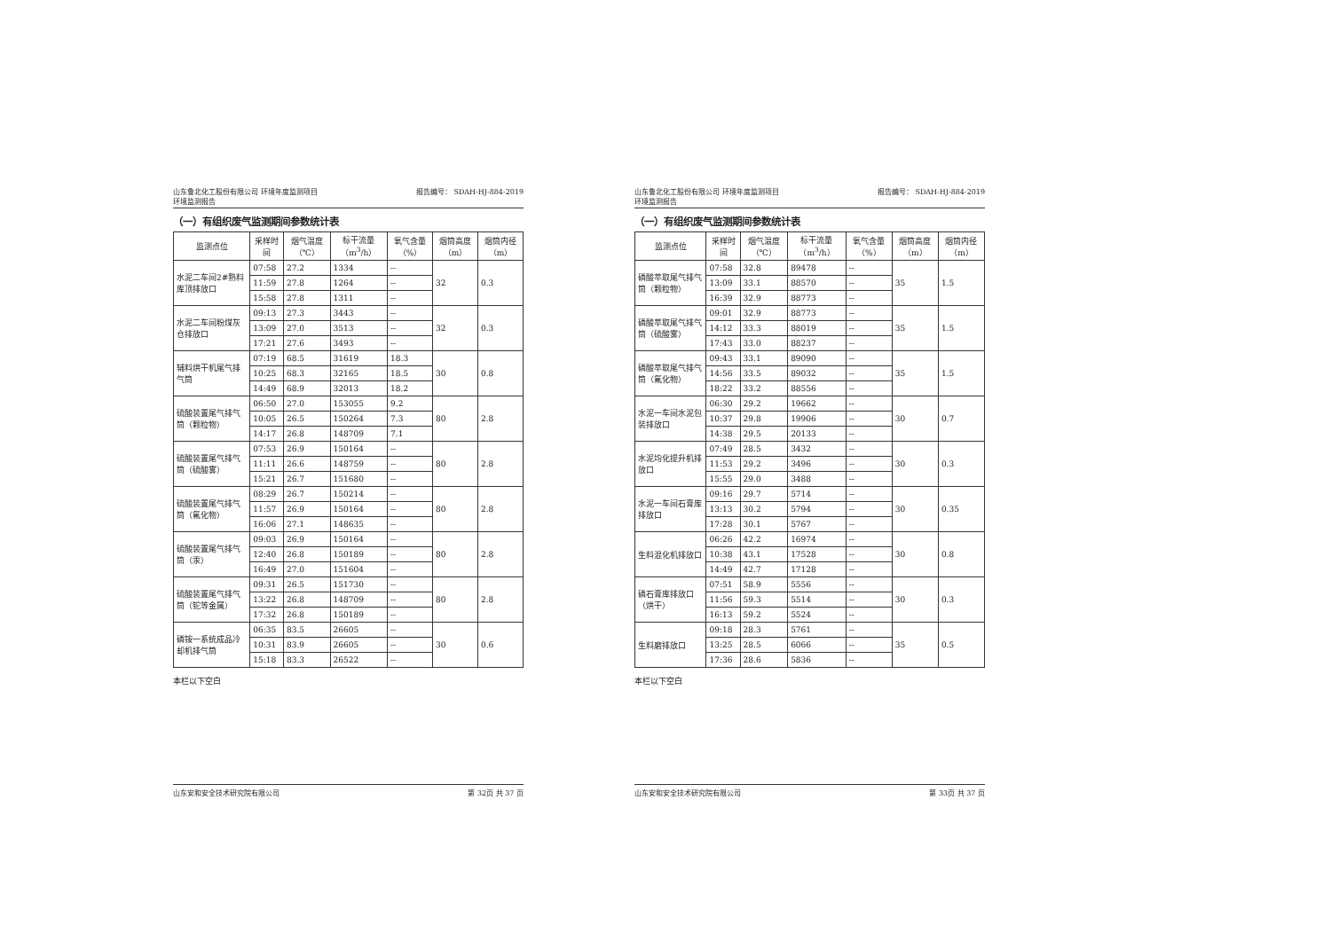山东鲁北化工股份有限公司 环境年度监测项目
环境监测报告 报告编号： SDAH-HJ-884-2019
（一）有组织废气监测期间参数统计表
| 监测点位 | 采样时间 | 烟气温度（℃） | 标干流量（m<sup>3</sup>/h） | 氧气含量（%） | 烟筒高度（m） | 烟筒内径（m） |
| --- | --- | --- | --- | --- | --- | --- |
| 水泥二车间2#熟料库顶排放口 | 07:58 | 27.2 | 1334 | -- | 32 | 0.3 |
| | 11:59 | 27.8 | 1264 | -- | | |
| | 15:58 | 27.8 | 1311 | -- | | |
| 水泥二车间粉煤灰仓排放口 | 09:13 | 27.3 | 3443 | -- | 32 | 0.3 |
| | 13:09 | 27.0 | 3513 | -- | | |
| | 17:21 | 27.6 | 3493 | -- | | |
| 辅料烘干机尾气排气筒 | 07:19 | 68.5 | 31619 | 18.3 | 30 | 0.8 |
| | 10:25 | 68.3 | 32165 | 18.5 | | |
| | 14:49 | 68.9 | 32013 | 18.2 | | |
| 硫酸装置尾气排气筒（颗粒物） | 06:50 | 27.0 | 153055 | 9.2 | 80 | 2.8 |
| | 10:05 | 26.5 | 150264 | 7.3 | | |
| | 14:17 | 26.8 | 148709 | 7.1 | | |
| 硫酸装置尾气排气筒（硫酸雾） | 07:53 | 26.9 | 150164 | -- | 80 | 2.8 |
| | 11:11 | 26.6 | 148759 | -- | | |
| | 15:21 | 26.7 | 151680 | -- | | |
| 硫酸装置尾气排气筒（氟化物） | 08:29 | 26.7 | 150214 | -- | 80 | 2.8 |
| | 11:57 | 26.9 | 150164 | -- | | |
| | 16:06 | 27.1 | 148635 | -- | | |
| 硫酸装置尾气排气筒（汞） | 09:03 | 26.9 | 150164 | -- | 80 | 2.8 |
| | 12:40 | 26.8 | 150189 | -- | | |
| | 16:49 | 27.0 | 151604 | -- | | |
| 硫酸装置尾气排气筒（铊等金属） | 09:31 | 26.5 | 151730 | -- | 80 | 2.8 |
| | 13:22 | 26.8 | 148709 | -- | | |
| | 17:32 | 26.8 | 150189 | -- | | |
| 磷铵一系统成品冷却机排气筒 | 06:35 | 83.5 | 26605 | -- | 30 | 0.6 |
| | 10:31 | 83.9 | 26605 | -- | | |
| | 15:18 | 83.3 | 26522 | -- | | |
本栏以下空白
山东安和安全技术研究院有限公司 第 32页 共 37 页
山东鲁北化工股份有限公司 环境年度监测项目
环境监测报告 报告编号： SDAH-HJ-884-2019
（一）有组织废气监测期间参数统计表
| 监测点位 | 采样时间 | 烟气温度（℃） | 标干流量（m<sup>3</sup>/h） | 氧气含量（%） | 烟筒高度（m） | 烟筒内径（m） |
| --- | --- | --- | --- | --- | --- | --- |
| 磷酸萃取尾气排气筒（颗粒物） | 07:58 | 32.8 | 89478 | -- | 35 | 1.5 |
| | 13:09 | 33.1 | 88570 | -- | | |
| | 16:39 | 32.9 | 88773 | -- | | |
| 磷酸萃取尾气排气筒（硫酸雾） | 09:01 | 32.9 | 88773 | -- | 35 | 1.5 |
| | 14:12 | 33.3 | 88019 | -- | | |
| | 17:43 | 33.0 | 88237 | -- | | |
| 磷酸萃取尾气排气筒（氟化物） | 09:43 | 33.1 | 89090 | -- | 35 | 1.5 |
| | 14:56 | 33.5 | 89032 | -- | | |
| | 18:22 | 33.2 | 88556 | -- | | |
| 水泥一车间水泥包装排放口 | 06:30 | 29.2 | 19662 | -- | 30 | 0.7 |
| | 10:37 | 29.8 | 19906 | -- | | |
| | 14:38 | 29.5 | 20133 | -- | | |
| 水泥均化提升机排放口 | 07:49 | 28.5 | 3432 | -- | 30 | 0.3 |
| | 11:53 | 29.2 | 3496 | -- | | |
| | 15:55 | 29.0 | 3488 | -- | | |
| 水泥一车间石膏库排放口 | 09:16 | 29.7 | 5714 | -- | 30 | 0.35 |
| | 13:13 | 30.2 | 5794 | -- | | |
| | 17:28 | 30.1 | 5767 | -- | | |
| 生料混化机排放口 | 06:26 | 42.2 | 16974 | -- | 30 | 0.8 |
| | 10:38 | 43.1 | 17528 | -- | | |
| | 14:49 | 42.7 | 17128 | -- | | |
| 磷石膏库排放口（烘干） | 07:51 | 58.9 | 5556 | -- | 30 | 0.3 |
| | 11:56 | 59.3 | 5514 | -- | | |
| | 16:13 | 59.2 | 5524 | -- | | |
| 生料磨排放口 | 09:18 | 28.3 | 5761 | -- | 35 | 0.5 |
| | 13:25 | 28.5 | 6066 | -- | | |
| | 17:36 | 28.6 | 5836 | -- | | |
本栏以下空白
山东安和安全技术研究院有限公司 第 33页 共 37 页